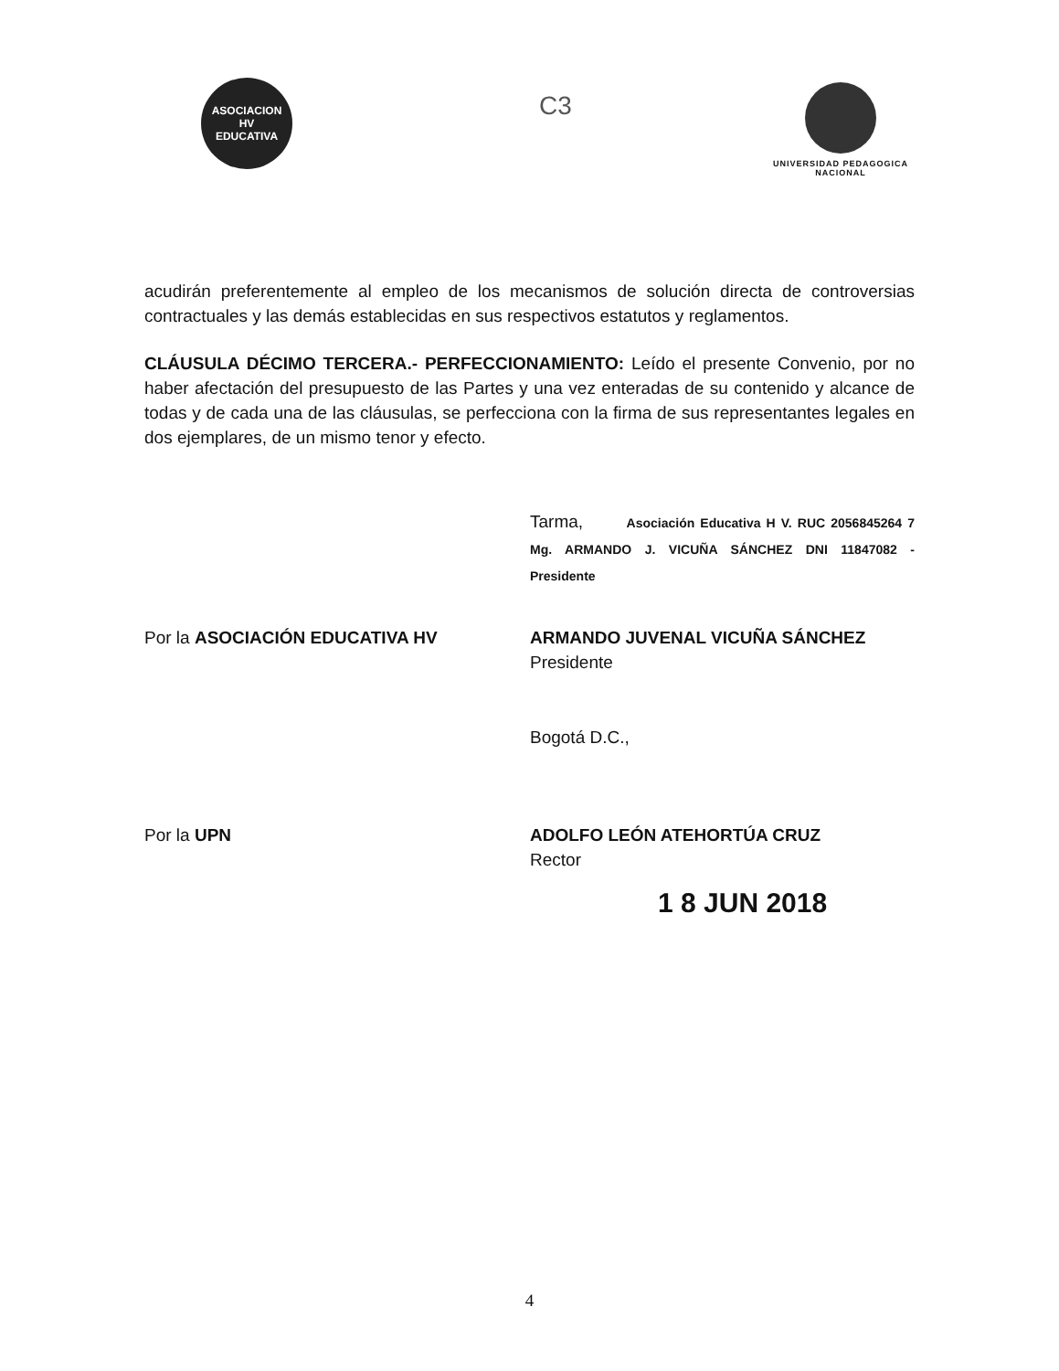ASOCIACION
HV
EDUCATIVA
C3
UNIVERSIDAD PEDAGOGICA
NACIONAL
acudirán preferentemente al empleo de los mecanismos de solución directa de controversias contractuales y las demás establecidas en sus respectivos estatutos y reglamentos.
CLÁUSULA DÉCIMO TERCERA.- PERFECCIONAMIENTO: Leído el presente Convenio, por no haber afectación del presupuesto de las Partes y una vez enteradas de su contenido y alcance de todas y de cada una de las cláusulas, se perfecciona con la firma de sus representantes legales en dos ejemplares, de un mismo tenor y efecto.
Tarma, Asociación Educativa H V. RUC 2056845264 7 Mg. ARMANDO J. VICUÑA SÁNCHEZ DNI 11847082 - Presidente
Por la ASOCIACIÓN EDUCATIVA HV ARMANDO JUVENAL VICUÑA SÁNCHEZ
Presidente
Bogotá D.C.,
Por la UPN ADOLFO LEÓN ATEHORTÚA CRUZ
Rector
1 8 JUN 2018
4